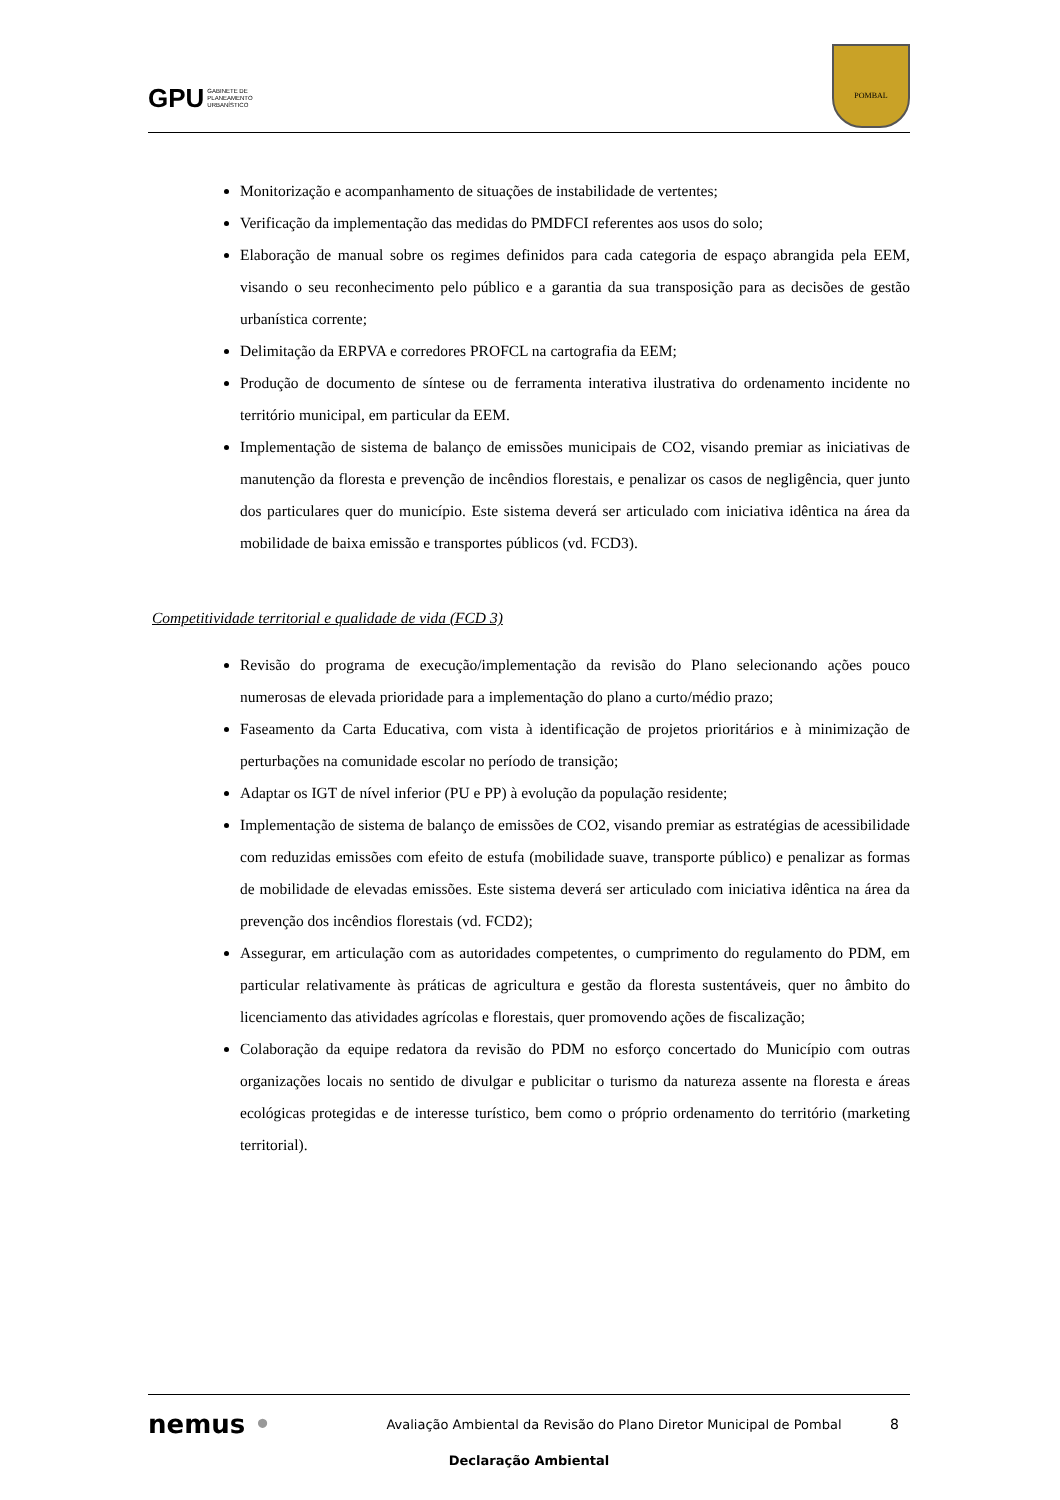GPU GABINETE DE
PLANEAMENTO
URBANÍSTICO
POMBAL
Monitorização e acompanhamento de situações de instabilidade de vertentes;
Verificação da implementação das medidas do PMDFCI referentes aos usos do solo;
Elaboração de manual sobre os regimes definidos para cada categoria de espaço abrangida pela EEM, visando o seu reconhecimento pelo público e a garantia da sua transposição para as decisões de gestão urbanística corrente;
Delimitação da ERPVA e corredores PROFCL na cartografia da EEM;
Produção de documento de síntese ou de ferramenta interativa ilustrativa do ordenamento incidente no território municipal, em particular da EEM.
Implementação de sistema de balanço de emissões municipais de CO2, visando premiar as iniciativas de manutenção da floresta e prevenção de incêndios florestais, e penalizar os casos de negligência, quer junto dos particulares quer do município. Este sistema deverá ser articulado com iniciativa idêntica na área da mobilidade de baixa emissão e transportes públicos (vd. FCD3).
Competitividade territorial e qualidade de vida (FCD 3)
Revisão do programa de execução/implementação da revisão do Plano selecionando ações pouco numerosas de elevada prioridade para a implementação do plano a curto/médio prazo;
Faseamento da Carta Educativa, com vista à identificação de projetos prioritários e à minimização de perturbações na comunidade escolar no período de transição;
Adaptar os IGT de nível inferior (PU e PP) à evolução da população residente;
Implementação de sistema de balanço de emissões de CO2, visando premiar as estratégias de acessibilidade com reduzidas emissões com efeito de estufa (mobilidade suave, transporte público) e penalizar as formas de mobilidade de elevadas emissões. Este sistema deverá ser articulado com iniciativa idêntica na área da prevenção dos incêndios florestais (vd. FCD2);
Assegurar, em articulação com as autoridades competentes, o cumprimento do regulamento do PDM, em particular relativamente às práticas de agricultura e gestão da floresta sustentáveis, quer no âmbito do licenciamento das atividades agrícolas e florestais, quer promovendo ações de fiscalização;
Colaboração da equipe redatora da revisão do PDM no esforço concertado do Município com outras organizações locais no sentido de divulgar e publicitar o turismo da natureza assente na floresta e áreas ecológicas protegidas e de interesse turístico, bem como o próprio ordenamento do território (marketing territorial).
nemus •
Avaliação Ambiental da Revisão do Plano Diretor Municipal de Pombal
8
Declaração Ambiental